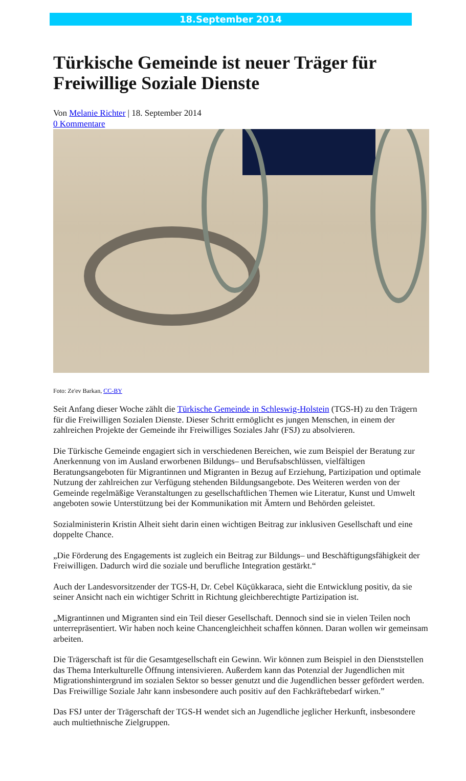18.September 2014
Türkische Gemeinde ist neuer Träger für Freiwillige Soziale Dienste
Von Melanie Richter | 18. September 2014
0 Kommentare
Foto: Ze'ev Barkan, CC-BY
Seit Anfang dieser Woche zählt die Türkische Gemeinde in Schleswig-Holstein (TGS-H) zu den Trägern für die Freiwilligen Sozialen Dienste. Dieser Schritt ermöglicht es jungen Menschen, in einem der zahlreichen Projekte der Gemeinde ihr Freiwilliges Soziales Jahr (FSJ) zu absolvieren.
Die Türkische Gemeinde engagiert sich in verschiedenen Bereichen, wie zum Beispiel der Beratung zur Anerkennung von im Ausland erworbenen Bildungs– und Berufsabschlüssen, vielfältigen Beratungsangeboten für Migrantinnen und Migranten in Bezug auf Erziehung, Partizipation und optimale Nutzung der zahlreichen zur Verfügung stehenden Bildungsangebote. Des Weiteren werden von der Gemeinde regelmäßige Veranstaltungen zu gesellschaftlichen Themen wie Literatur, Kunst und Umwelt angeboten sowie Unterstützung bei der Kommunikation mit Ämtern und Behörden geleistet.
Sozialministerin Kristin Alheit sieht darin einen wichtigen Beitrag zur inklusiven Gesellschaft und eine doppelte Chance.
„Die Förderung des Engagements ist zugleich ein Beitrag zur Bildungs– und Beschäftigungsfähigkeit der Freiwilligen. Dadurch wird die soziale und berufliche Integration gestärkt.“
Auch der Landesvorsitzender der TGS-H, Dr. Cebel Küçükkaraca, sieht die Entwicklung positiv, da sie seiner Ansicht nach ein wichtiger Schritt in Richtung gleichberechtigte Partizipation ist.
„Migrantinnen und Migranten sind ein Teil dieser Gesellschaft. Dennoch sind sie in vielen Teilen noch unterrepräsentiert. Wir haben noch keine Chancengleichheit schaffen können. Daran wollen wir gemeinsam arbeiten.
Die Trägerschaft ist für die Gesamtgesellschaft ein Gewinn. Wir können zum Beispiel in den Dienststellen das Thema Interkulturelle Öffnung intensivieren. Außerdem kann das Potenzial der Jugendlichen mit Migrationshintergrund im sozialen Sektor so besser genutzt und die Jugendlichen besser gefördert werden. Das Freiwillige Soziale Jahr kann insbesondere auch positiv auf den Fachkräftebedarf wirken.”
Das FSJ unter der Trägerschaft der TGS-H wendet sich an Jugendliche jeglicher Herkunft, insbesondere auch multiethnische Zielgruppen.